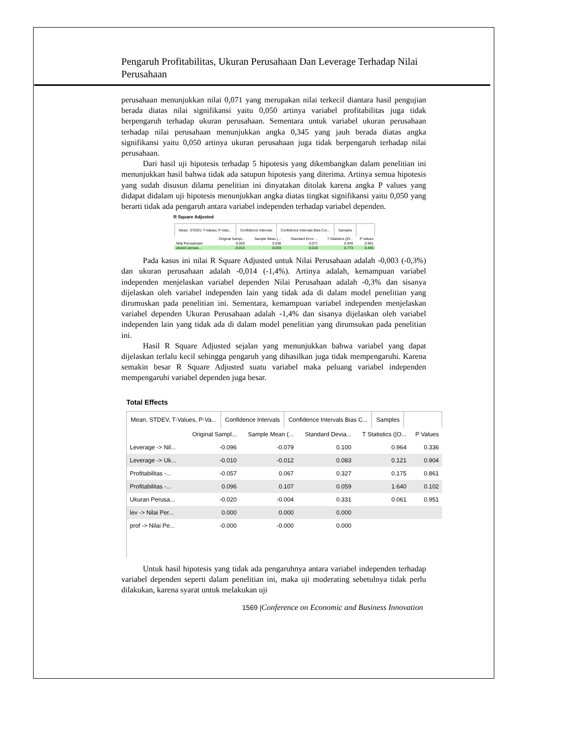Pengaruh Profitabilitas, Ukuran Perusahaan Dan Leverage Terhadap Nilai Perusahaan
perusahaan menunjukkan nilai 0,071 yang merupakan nilai terkecil diantara hasil pengujian berada diatas nilai signifikansi yaitu 0,050 artinya variabel profitabilitas juga tidak berpengaruh terhadap ukuran perusahaan. Sementara untuk variabel ukuran perusahaan terhadap nilai perusahaan menunjukkan angka 0,345 yang jauh berada diatas angka signifikansi yaitu 0,050 artinya ukuran perusahaan juga tidak berpengaruh terhadap nilai perusahaan.
Dari hasil uji hipotesis terhadap 5 hipotesis yang dikembangkan dalam penelitian ini menunjukkan hasil bahwa tidak ada satupun hipotesis yang diterima. Artinya semua hipotesis yang sudah disusun dilama penelitian ini dinyatakan ditolak karena angka P values yang didapat didalam uji hipotesis menunjukkan angka diatas tingkat signifikansi yaitu 0,050 yang berarti tidak ada pengaruh antara variabel independen terhadap variabel dependen.
R Square Adjusted
Mean, STDEV, T-Values, P-Valu...
Confidence Intervals Confidence Intervals Bias Cor...
Samples
| | Original Sampl... | Sample Mean (... | Standard Error ... | T Statistics (/O... | P Values |
| --- | --- | --- | --- | --- | --- |
| Nilai Perusahaan | -0.003 | 0.038 | 0.071 | 0.049 | 0.961 |
| ukuran perusa... | -0.014 | -0.003 | 0.018 | 0.773 | 0.440 |
Pada kasus ini nilai R Square Adjusted untuk Nilai Perusahaan adalah -0,003 (-0,3%) dan ukuran perusahaan adalah -0,014 (-1,4%). Artinya adalah, kemampuan variabel independen menjelaskan variabel dependen Nilai Perusahaan adalah -0,3% dan sisanya dijelaskan oleh variabel independen lain yang tidak ada di dalam model penelitian yang dirumuskan pada penelitian ini. Sementara, kemampuan variabel independen menjelaskan variabel dependen Ukuran Perusahaan adalah -1,4% dan sisanya dijelaskan oleh variabel independen lain yang tidak ada di dalam model penelitian yang dirumsukan pada penelitian ini.
Hasil R Square Adjusted sejalan yang menunjukkan bahwa variabel yang dapat dijelaskan terlalu kecil sehingga pengaruh yang dihasilkan juga tidak mempengaruhi. Karena semakin besar R Square Adjusted suatu variabel maka peluang variabel independen mempengaruhi variabel dependen juga besar.
Total Effects
Mean, STDEV, T-Values, P-Va... Confidence Intervals Confidence Intervals Bias C... Samples
| | Original Sampl... | Sample Mean (... | Standard Devia... | T Statistics (/O... | P Values |
| --- | --- | --- | --- | --- | --- |
| Leverage -> Nil... | -0.096 | -0.079 | 0.100 | 0.964 | 0.336 |
| Leverage -> Uk... | -0.010 | -0.012 | 0.083 | 0.121 | 0.904 |
| Profitabilitas -... | -0.057 | 0.067 | 0.327 | 0.175 | 0.861 |
| Profitabilitas -... | 0.096 | 0.107 | 0.059 | 1.640 | 0.102 |
| Ukuran Perusa... | -0.020 | -0.004 | 0.331 | 0.061 | 0.951 |
| lev -> Nilai Per... | 0.000 | 0.000 | 0.000 | | |
| prof -> Nilai Pe... | -0.000 | -0.000 | 0.000 | | |
Untuk hasil hipotesis yang tidak ada pengaruhnya antara variabel independen terhadap variabel dependen seperti dalam penelitian ini, maka uji moderating sebetulnya tidak perlu dilakukan, karena syarat untuk melakukan uji
1569 |Conference on Economic and Business Innovation